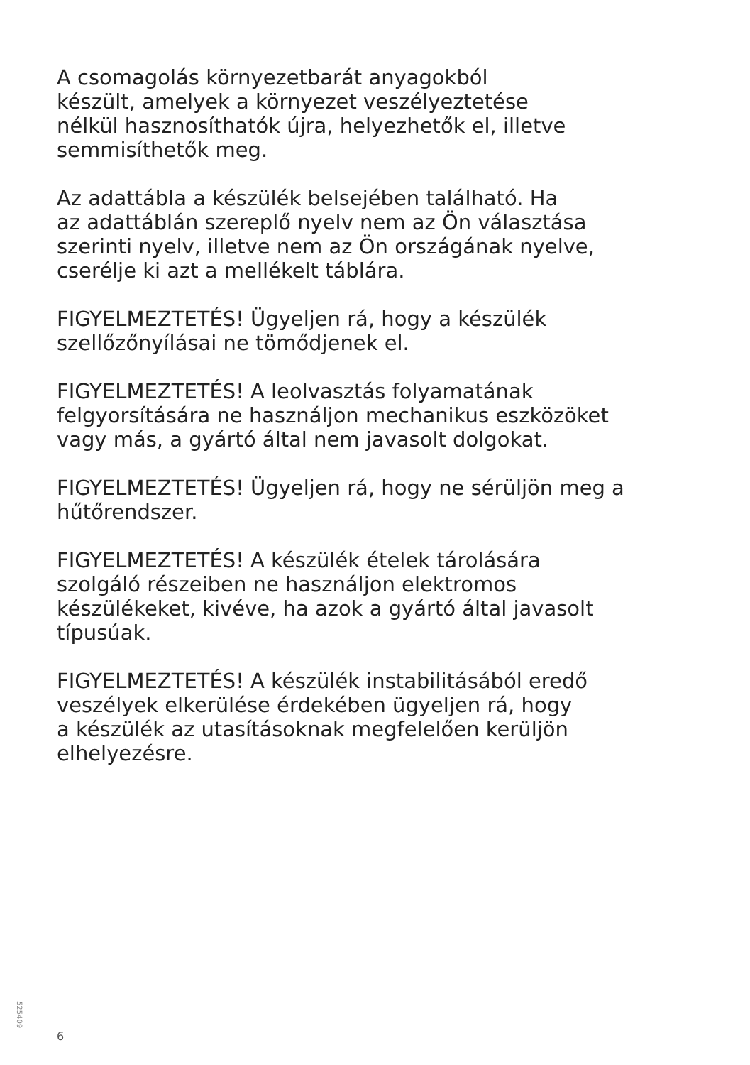A csomagolás környezetbarát anyagokból
készült, amelyek a környezet veszélyeztetése
nélkül hasznosíthatók újra, helyezhetők el, illetve
semmisíthetők meg.
Az adattábla a készülék belsejében található. Ha
az adattáblán szereplő nyelv nem az Ön választása
szerinti nyelv, illetve nem az Ön országának nyelve,
cserélje ki azt a mellékelt táblára.
FIGYELMEZTETÉS! Ügyeljen rá, hogy a készülék
szellőzőnyílásai ne tömődjenek el.
FIGYELMEZTETÉS! A leolvasztás folyamatának
felgyorsítására ne használjon mechanikus eszközöket
vagy más, a gyártó által nem javasolt dolgokat.
FIGYELMEZTETÉS! Ügyeljen rá, hogy ne sérüljön meg a
hűtőrendszer.
FIGYELMEZTETÉS! A készülék ételek tárolására
szolgáló részeiben ne használjon elektromos
készülékeket, kivéve, ha azok a gyártó által javasolt
típusúak.
FIGYELMEZTETÉS! A készülék instabilitásából eredő
veszélyek elkerülése érdekében ügyeljen rá, hogy
a készülék az utasításoknak megfelelően kerüljön
elhelyezésre.
525409
6